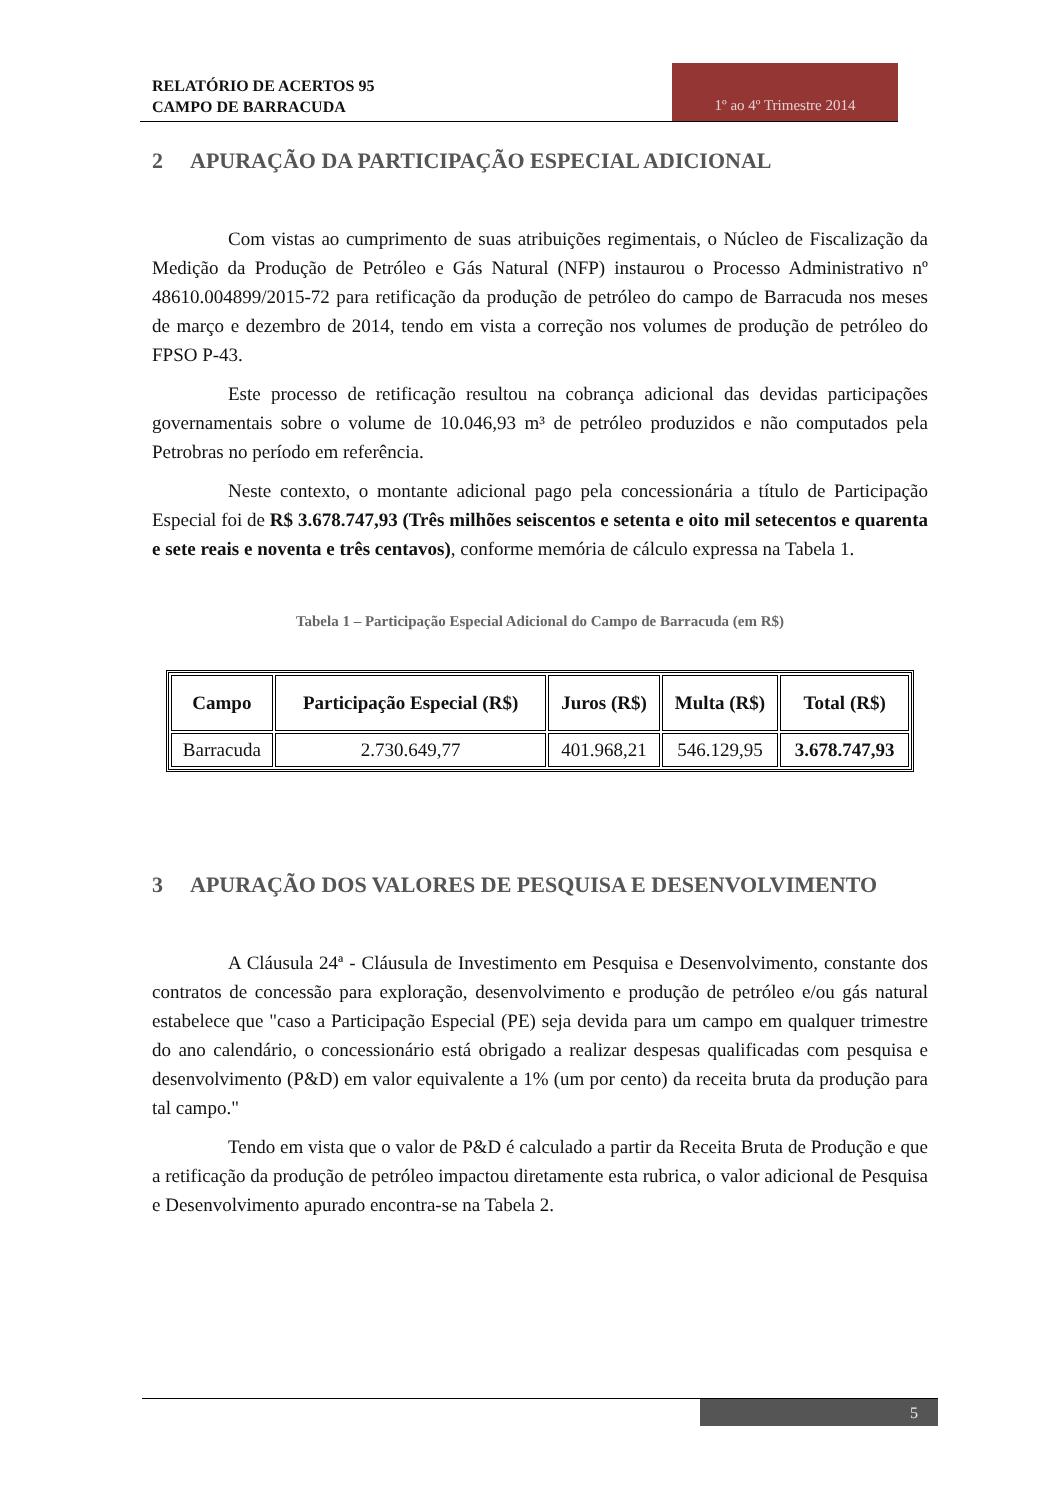RELATÓRIO DE ACERTOS 95
CAMPO DE BARRACUDA
1º ao 4º Trimestre 2014
2 APURAÇÃO DA PARTICIPAÇÃO ESPECIAL ADICIONAL
Com vistas ao cumprimento de suas atribuições regimentais, o Núcleo de Fiscalização da Medição da Produção de Petróleo e Gás Natural (NFP) instaurou o Processo Administrativo nº 48610.004899/2015-72 para retificação da produção de petróleo do campo de Barracuda nos meses de março e dezembro de 2014, tendo em vista a correção nos volumes de produção de petróleo do FPSO P-43.
Este processo de retificação resultou na cobrança adicional das devidas participações governamentais sobre o volume de 10.046,93 m³ de petróleo produzidos e não computados pela Petrobras no período em referência.
Neste contexto, o montante adicional pago pela concessionária a título de Participação Especial foi de R$ 3.678.747,93 (Três milhões seiscentos e setenta e oito mil setecentos e quarenta e sete reais e noventa e três centavos), conforme memória de cálculo expressa na Tabela 1.
Tabela 1 – Participação Especial Adicional do Campo de Barracuda (em R$)
| Campo | Participação Especial (R$) | Juros (R$) | Multa (R$) | Total (R$) |
| --- | --- | --- | --- | --- |
| Barracuda | 2.730.649,77 | 401.968,21 | 546.129,95 | 3.678.747,93 |
3 APURAÇÃO DOS VALORES DE PESQUISA E DESENVOLVIMENTO
A Cláusula 24ª - Cláusula de Investimento em Pesquisa e Desenvolvimento, constante dos contratos de concessão para exploração, desenvolvimento e produção de petróleo e/ou gás natural estabelece que "caso a Participação Especial (PE) seja devida para um campo em qualquer trimestre do ano calendário, o concessionário está obrigado a realizar despesas qualificadas com pesquisa e desenvolvimento (P&D) em valor equivalente a 1% (um por cento) da receita bruta da produção para tal campo."
Tendo em vista que o valor de P&D é calculado a partir da Receita Bruta de Produção e que a retificação da produção de petróleo impactou diretamente esta rubrica, o valor adicional de Pesquisa e Desenvolvimento apurado encontra-se na Tabela 2.
5